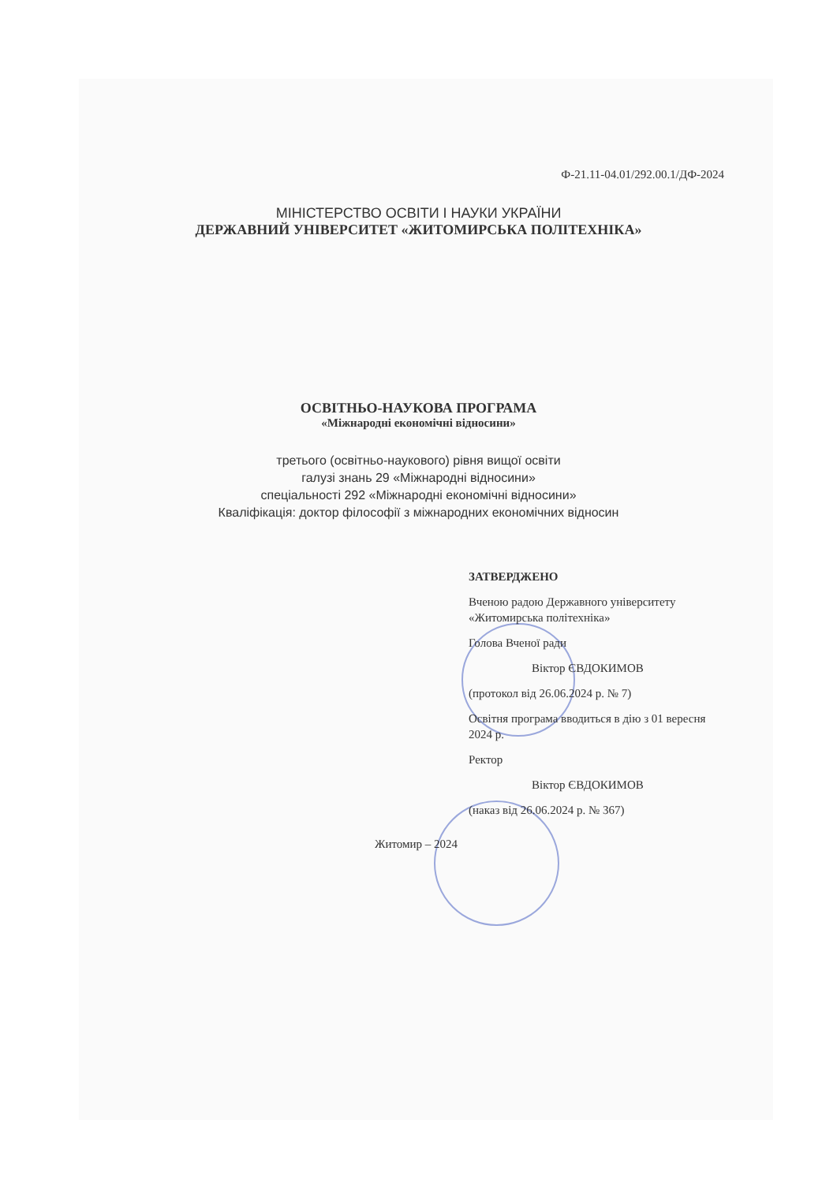Ф-21.11-04.01/292.00.1/ДФ-2024
МІНІСТЕРСТВО ОСВІТИ І НАУКИ УКРАЇНИ
ДЕРЖАВНИЙ УНІВЕРСИТЕТ «ЖИТОМИРСЬКА ПОЛІТЕХНІКА»
ОСВІТНЬО-НАУКОВА ПРОГРАМА
«Міжнародні економічні відносини»
третього (освітньо-наукового) рівня вищої освіти
галузі знань 29 «Міжнародні відносини»
спеціальності 292 «Міжнародні економічні відносини»
Кваліфікація: доктор філософії з міжнародних економічних відносин
ЗАТВЕРДЖЕНО
Вченою радою Державного університету «Житомирська політехніка»
Голова Вченої ради
Віктор ЄВДОКИМОВ
(протокол від 26.06.2024 р. № 7)
Освітня програма вводиться в дію з 01 вересня 2024 р.
Ректор
Віктор ЄВДОКИМОВ
(наказ від 26.06.2024 р. № 367)
Житомир – 2024